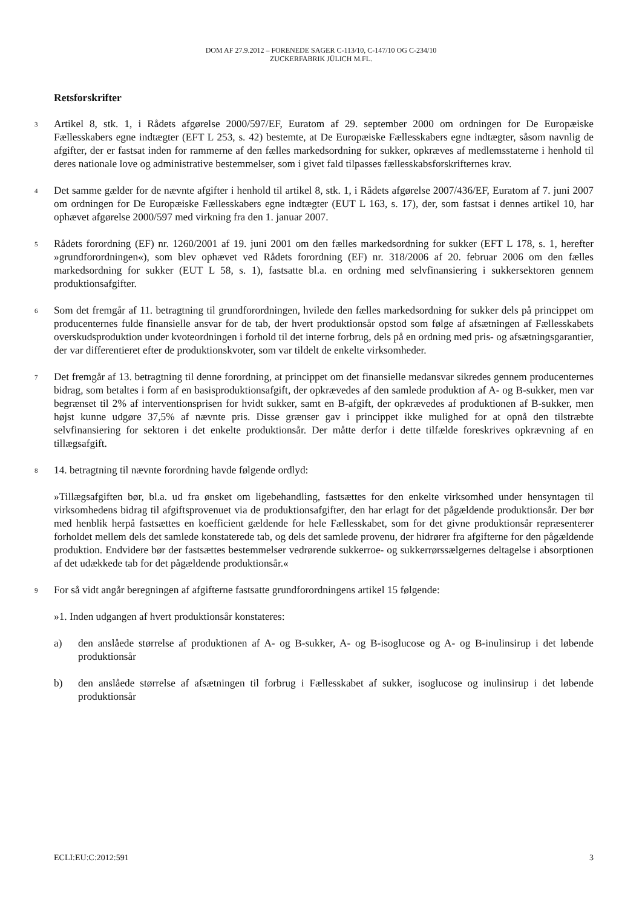DOM AF 27.9.2012 – FORENEDE SAGER C-113/10, C-147/10 OG C-234/10
ZUCKERFABRIK JÜLICH M.FL.
Retsforskrifter
3 Artikel 8, stk. 1, i Rådets afgørelse 2000/597/EF, Euratom af 29. september 2000 om ordningen for De Europæiske Fællesskabers egne indtægter (EFT L 253, s. 42) bestemte, at De Europæiske Fællesskabers egne indtægter, såsom navnlig de afgifter, der er fastsat inden for rammerne af den fælles markedsordning for sukker, opkræves af medlemsstaterne i henhold til deres nationale love og administrative bestemmelser, som i givet fald tilpasses fællesskabsforskrifternes krav.
4 Det samme gælder for de nævnte afgifter i henhold til artikel 8, stk. 1, i Rådets afgørelse 2007/436/EF, Euratom af 7. juni 2007 om ordningen for De Europæiske Fællesskabers egne indtægter (EUT L 163, s. 17), der, som fastsat i dennes artikel 10, har ophævet afgørelse 2000/597 med virkning fra den 1. januar 2007.
5 Rådets forordning (EF) nr. 1260/2001 af 19. juni 2001 om den fælles markedsordning for sukker (EFT L 178, s. 1, herefter »grundforordningen«), som blev ophævet ved Rådets forordning (EF) nr. 318/2006 af 20. februar 2006 om den fælles markedsordning for sukker (EUT L 58, s. 1), fastsatte bl.a. en ordning med selvfinansiering i sukkersektoren gennem produktionsafgifter.
6 Som det fremgår af 11. betragtning til grundforordningen, hvilede den fælles markedsordning for sukker dels på princippet om producenternes fulde finansielle ansvar for de tab, der hvert produktionsår opstod som følge af afsætningen af Fællesskabets overskudsproduktion under kvoteordningen i forhold til det interne forbrug, dels på en ordning med pris- og afsætningsgarantier, der var differentieret efter de produktionskvoter, som var tildelt de enkelte virksomheder.
7 Det fremgår af 13. betragtning til denne forordning, at princippet om det finansielle medansvar sikredes gennem producenternes bidrag, som betaltes i form af en basisproduktionsafgift, der opkrævedes af den samlede produktion af A- og B-sukker, men var begrænset til 2% af interventionsprisen for hvidt sukker, samt en B-afgift, der opkrævedes af produktionen af B-sukker, men højst kunne udgøre 37,5% af nævnte pris. Disse grænser gav i princippet ikke mulighed for at opnå den tilstræbte selvfinansiering for sektoren i det enkelte produktionsår. Der måtte derfor i dette tilfælde foreskrives opkrævning af en tillægsafgift.
8 14. betragtning til nævnte forordning havde følgende ordlyd:
»Tillægsafgiften bør, bl.a. ud fra ønsket om ligebehandling, fastsættes for den enkelte virksomhed under hensyntagen til virksomhedens bidrag til afgiftsprovenuet via de produktionsafgifter, den har erlagt for det pågældende produktionsår. Der bør med henblik herpå fastsættes en koefficient gældende for hele Fællesskabet, som for det givne produktionsår repræsenterer forholdet mellem dels det samlede konstaterede tab, og dels det samlede provenu, der hidrører fra afgifterne for den pågældende produktion. Endvidere bør der fastsættes bestemmelser vedrørende sukkerroe- og sukkerrørssælgernes deltagelse i absorptionen af det udækkede tab for det pågældende produktionsår.«
9 For så vidt angår beregningen af afgifterne fastsatte grundforordningens artikel 15 følgende:
»1. Inden udgangen af hvert produktionsår konstateres:
a) den anslåede størrelse af produktionen af A- og B-sukker, A- og B-isoglucose og A- og B-inulinsirup i det løbende produktionsår
b) den anslåede størrelse af afsætningen til forbrug i Fællesskabet af sukker, isoglucose og inulinsirup i det løbende produktionsår
ECLI:EU:C:2012:591 3